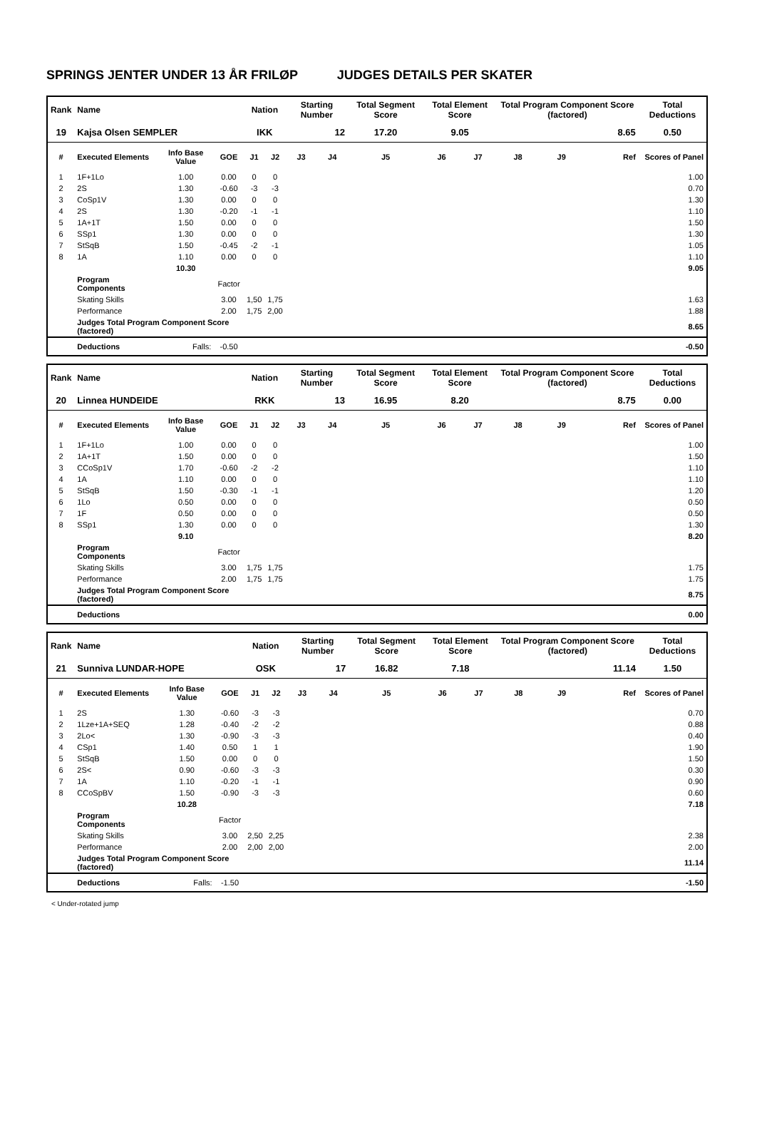SPRINGS JENTER UNDER 13 ÅR FRILØP JUDGES DETAILS PER SKATER
| Rank | Name | | | Nation | | Starting Number | | Total Segment Score | Total Element Score | | Total Program Component Score (factored) | | | Total Deductions |
| --- | --- | --- | --- | --- | --- | --- | --- | --- | --- | --- | --- | --- | --- | --- |
| 19 | Kajsa Olsen SEMPLER | | | IKK | | 12 | | 17.20 | 9.05 | | 8.65 | | | 0.50 |
| # | Executed Elements | Info Base Value | GOE | J1 | J2 | J3 | J4 | J5 | J6 | J7 | J8 | J9 | Ref | Scores of Panel |
| 1 | 1F+1Lo | 1.00 | 0.00 | 0 | 0 | | | | | | | | | 1.00 |
| 2 | 2S | 1.30 | -0.60 | -3 | -3 | | | | | | | | | 0.70 |
| 3 | CoSp1V | 1.30 | 0.00 | 0 | 0 | | | | | | | | | 1.30 |
| 4 | 2S | 1.30 | -0.20 | -1 | -1 | | | | | | | | | 1.10 |
| 5 | 1A+1T | 1.50 | 0.00 | 0 | 0 | | | | | | | | | 1.50 |
| 6 | SSp1 | 1.30 | 0.00 | 0 | 0 | | | | | | | | | 1.30 |
| 7 | StSqB | 1.50 | -0.45 | -2 | -1 | | | | | | | | | 1.05 |
| 8 | 1A | 1.10 | 0.00 | 0 | 0 | | | | | | | | | 1.10 |
| | | 10.30 | | | | | | | | | | | | 9.05 |
| | Program Components | | Factor | | | | | | | | | | | |
| | Skating Skills | | 3.00 | 1,50 | 1,75 | | | | | | | | | 1.63 |
| | Performance | | 2.00 | 1,75 | 2,00 | | | | | | | | | 1.88 |
| | Judges Total Program Component Score (factored) | | | | | | | | | | | | | 8.65 |
| | Deductions | Falls: | -0.50 | | | | | | | | | | | -0.50 |
| Rank | Name | | | Nation | | Starting Number | | Total Segment Score | Total Element Score | | Total Program Component Score (factored) | | | Total Deductions |
| --- | --- | --- | --- | --- | --- | --- | --- | --- | --- | --- | --- | --- | --- | --- |
| 20 | Linnea HUNDEIDE | | | RKK | | 13 | | 16.95 | 8.20 | | 8.75 | | | 0.00 |
| # | Executed Elements | Info Base Value | GOE | J1 | J2 | J3 | J4 | J5 | J6 | J7 | J8 | J9 | Ref | Scores of Panel |
| 1 | 1F+1Lo | 1.00 | 0.00 | 0 | 0 | | | | | | | | | 1.00 |
| 2 | 1A+1T | 1.50 | 0.00 | 0 | 0 | | | | | | | | | 1.50 |
| 3 | CCoSp1V | 1.70 | -0.60 | -2 | -2 | | | | | | | | | 1.10 |
| 4 | 1A | 1.10 | 0.00 | 0 | 0 | | | | | | | | | 1.10 |
| 5 | StSqB | 1.50 | -0.30 | -1 | -1 | | | | | | | | | 1.20 |
| 6 | 1Lo | 0.50 | 0.00 | 0 | 0 | | | | | | | | | 0.50 |
| 7 | 1F | 0.50 | 0.00 | 0 | 0 | | | | | | | | | 0.50 |
| 8 | SSp1 | 1.30 | 0.00 | 0 | 0 | | | | | | | | | 1.30 |
| | | 9.10 | | | | | | | | | | | | 8.20 |
| | Program Components | | Factor | | | | | | | | | | | |
| | Skating Skills | | 3.00 | 1,75 | 1,75 | | | | | | | | | 1.75 |
| | Performance | | 2.00 | 1,75 | 1,75 | | | | | | | | | 1.75 |
| | Judges Total Program Component Score (factored) | | | | | | | | | | | | | 8.75 |
| | Deductions | | | | | | | | | | | | | 0.00 |
| Rank | Name | | | Nation | | Starting Number | | Total Segment Score | Total Element Score | | Total Program Component Score (factored) | | | Total Deductions |
| --- | --- | --- | --- | --- | --- | --- | --- | --- | --- | --- | --- | --- | --- | --- |
| 21 | Sunniva LUNDAR-HOPE | | | OSK | | 17 | | 16.82 | 7.18 | | 11.14 | | | 1.50 |
| # | Executed Elements | Info Base Value | GOE | J1 | J2 | J3 | J4 | J5 | J6 | J7 | J8 | J9 | Ref | Scores of Panel |
| 1 | 2S | 1.30 | -0.60 | -3 | -3 | | | | | | | | | 0.70 |
| 2 | 1Lze+1A+SEQ | 1.28 | -0.40 | -2 | -2 | | | | | | | | | 0.88 |
| 3 | 2Lo< | 1.30 | -0.90 | -3 | -3 | | | | | | | | | 0.40 |
| 4 | CSp1 | 1.40 | 0.50 | 1 | 1 | | | | | | | | | 1.90 |
| 5 | StSqB | 1.50 | 0.00 | 0 | 0 | | | | | | | | | 1.50 |
| 6 | 2S< | 0.90 | -0.60 | -3 | -3 | | | | | | | | | 0.30 |
| 7 | 1A | 1.10 | -0.20 | -1 | -1 | | | | | | | | | 0.90 |
| 8 | CCoSpBV | 1.50 | -0.90 | -3 | -3 | | | | | | | | | 0.60 |
| | | 10.28 | | | | | | | | | | | | 7.18 |
| | Program Components | | Factor | | | | | | | | | | | |
| | Skating Skills | | 3.00 | 2,50 | 2,25 | | | | | | | | | 2.38 |
| | Performance | | 2.00 | 2,00 | 2,00 | | | | | | | | | 2.00 |
| | Judges Total Program Component Score (factored) | | | | | | | | | | | | | 11.14 |
| | Deductions | Falls: | -1.50 | | | | | | | | | | | -1.50 |
< Under-rotated jump